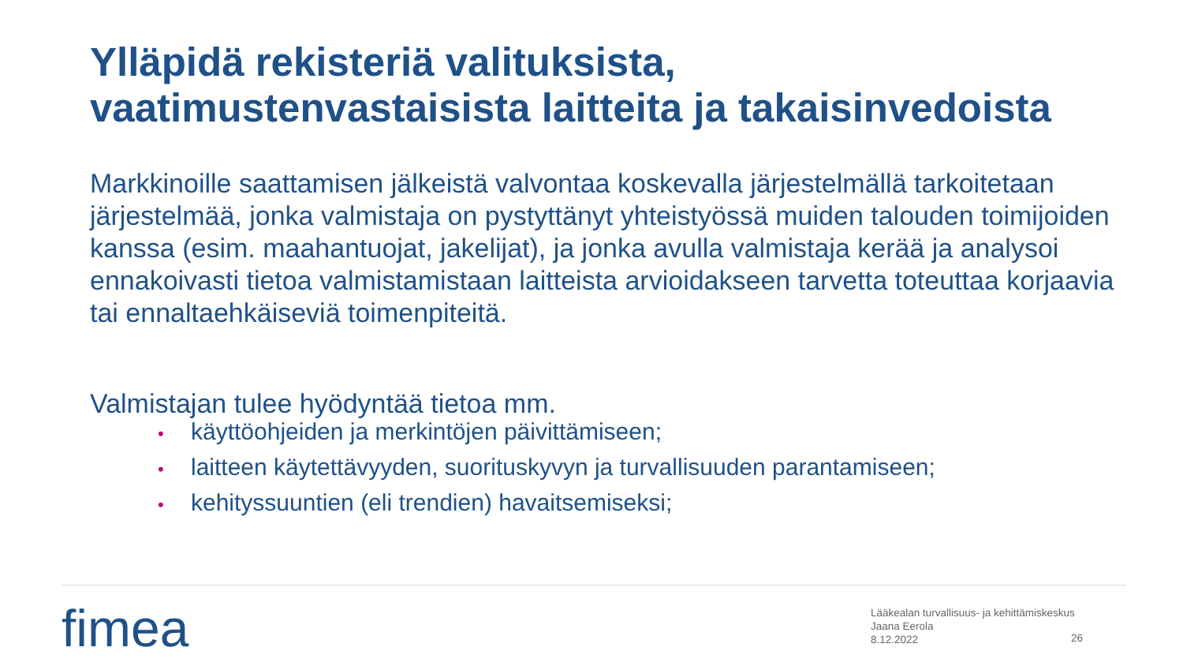Ylläpidä rekisteriä valituksista,
vaatimustenvastaisista laitteita ja takaisinvedoista
Markkinoille saattamisen jälkeistä valvontaa koskevalla järjestelmällä tarkoitetaan järjestelmää, jonka valmistaja on pystyttänyt yhteistyössä muiden talouden toimijoiden kanssa (esim. maahantuojat, jakelijat), ja jonka avulla valmistaja kerää ja analysoi ennakoivasti tietoa valmistamistaan laitteista arvioidakseen tarvetta toteuttaa korjaavia tai ennaltaehkäiseviä toimenpiteitä.
Valmistajan tulee hyödyntää tietoa mm.
• käyttöohjeiden ja merkintöjen päivittämiseen;
• laitteen käytettävyyden, suorituskyvyn ja turvallisuuden parantamiseen;
• kehityssuuntien (eli trendien) havaitsemiseksi;
fimea
Lääkealan turvallisuus- ja kehittämiskeskus
Jaana Eerola
8.12.2022
26